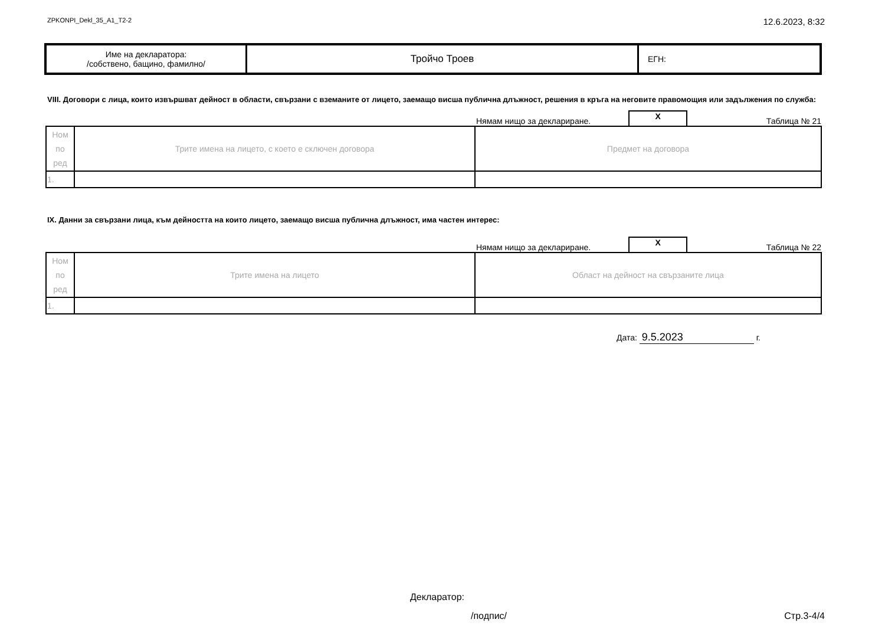ZPKONPI_Dekl_35_A1_T2-2 12.6.2023, 8:32
| Име на декларатора: /собствено, бащино, фамилно/ | Тройчо Троев | ЕГН: |
VIII. Договори с лица, които извършват дейност в области, свързани с вземаните от лицето, заемащо висша публична длъжност, решения в кръга на неговите правомощия или задължения по служба:
Нямам нищо за деклариране. X Таблица № 21
| Ном по ред | Трите имена на лицето, с което е сключен договора | Предмет на договора |
| 1. | | |
IX. Данни за свързани лица, към дейността на които лицето, заемащо висша публична длъжност, има частен интерес:
Нямам нищо за деклариране. X Таблица № 22
| Ном по ред | Трите имена на лицето | Област на дейност на свързаните лица |
| 1. | | |
Дата: 9.5.2023 г.
Декларатор:
/подпис/ Стр.3-4/4